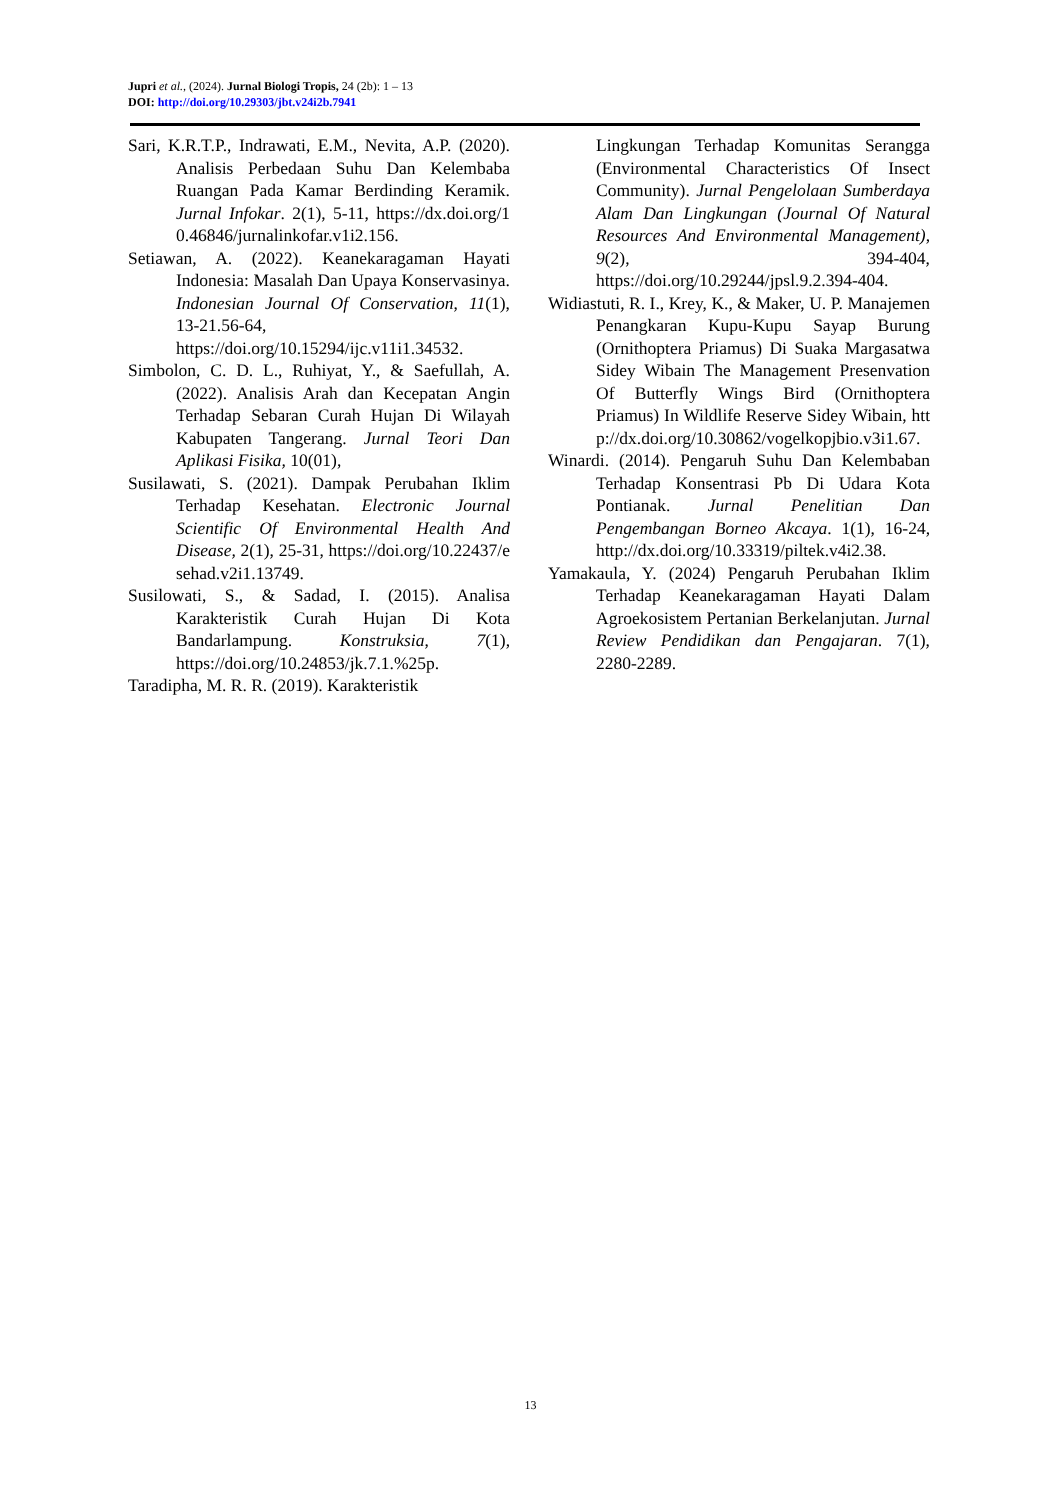Jupri et al., (2024). Jurnal Biologi Tropis, 24 (2b): 1 – 13
DOI: http://doi.org/10.29303/jbt.v24i2b.7941
Sari, K.R.T.P., Indrawati, E.M., Nevita, A.P. (2020). Analisis Perbedaan Suhu Dan Kelembaba Ruangan Pada Kamar Berdinding Keramik. Jurnal Infokar. 2(1), 5-11, https://dx.doi.org/10.46846/jurnalinkofar.v1i2.156.
Setiawan, A. (2022). Keanekaragaman Hayati Indonesia: Masalah Dan Upaya Konservasinya. Indonesian Journal Of Conservation, 11(1), 13-21.56-64, https://doi.org/10.15294/ijc.v11i1.34532.
Simbolon, C. D. L., Ruhiyat, Y., & Saefullah, A. (2022). Analisis Arah dan Kecepatan Angin Terhadap Sebaran Curah Hujan Di Wilayah Kabupaten Tangerang. Jurnal Teori Dan Aplikasi Fisika, 10(01),
Susilawati, S. (2021). Dampak Perubahan Iklim Terhadap Kesehatan. Electronic Journal Scientific Of Environmental Health And Disease, 2(1), 25-31, https://doi.org/10.22437/esehad.v2i1.13749.
Susilowati, S., & Sadad, I. (2015). Analisa Karakteristik Curah Hujan Di Kota Bandarlampung. Konstruksia, 7(1), https://doi.org/10.24853/jk.7.1.%25p.
Taradipha, M. R. R. (2019). Karakteristik
Lingkungan Terhadap Komunitas Serangga (Environmental Characteristics Of Insect Community). Jurnal Pengelolaan Sumberdaya Alam Dan Lingkungan (Journal Of Natural Resources And Environmental Management), 9(2), 394-404, https://doi.org/10.29244/jpsl.9.2.394-404.
Widiastuti, R. I., Krey, K., & Maker, U. P. Manajemen Penangkaran Kupu-Kupu Sayap Burung (Ornithoptera Priamus) Di Suaka Margasatwa Sidey Wibain The Management Presenvation Of Butterfly Wings Bird (Ornithoptera Priamus) In Wildlife Reserve Sidey Wibain, http://dx.doi.org/10.30862/vogelkopjbio.v3i1.67.
Winardi. (2014). Pengaruh Suhu Dan Kelembaban Terhadap Konsentrasi Pb Di Udara Kota Pontianak. Jurnal Penelitian Dan Pengembangan Borneo Akcaya. 1(1), 16-24, http://dx.doi.org/10.33319/piltek.v4i2.38.
Yamakaula, Y. (2024) Pengaruh Perubahan Iklim Terhadap Keanekaragaman Hayati Dalam Agroekosistem Pertanian Berkelanjutan. Jurnal Review Pendidikan dan Pengajaran. 7(1), 2280-2289.
13